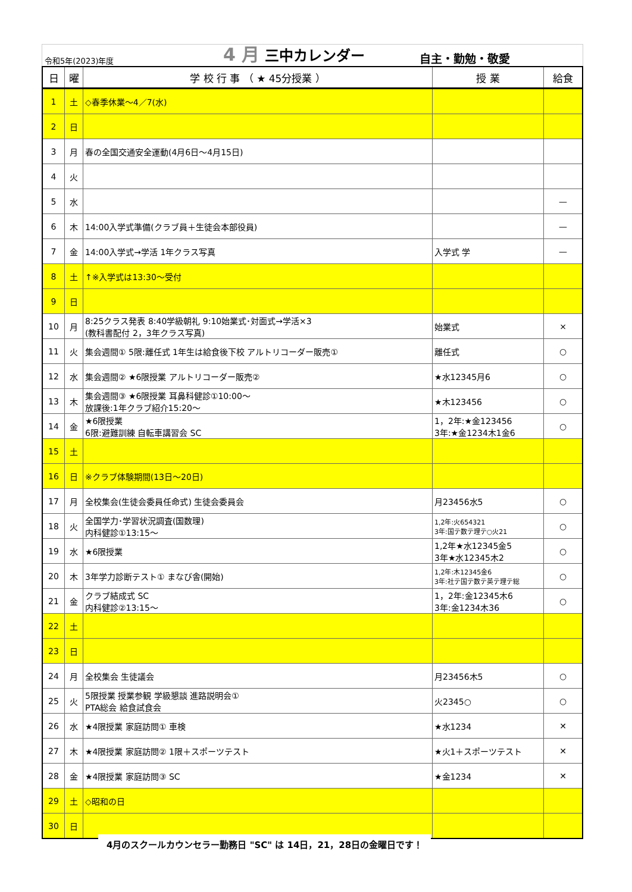令和5年(2023)年度
4 月 三中カレンダー
自主・勤勉・敬愛
| 日 | 曜 | 学 校 行 事 （ ★ 45分授業 ） | 授 業 | 給食 |
| --- | --- | --- | --- | --- |
| 1 | 土 | ◇春季休業～4／7(水) | | |
| 2 | 日 | | | |
| 3 | 月 | 春の全国交通安全運動(4月6日～4月15日) | | |
| 4 | 火 | | | |
| 5 | 水 | | | — |
| 6 | 木 | 14:00入学式準備(クラブ員＋生徒会本部役員) | | — |
| 7 | 金 | 14:00入学式→学活 1年クラス写真 | 入学式 学 | — |
| 8 | 土 | ↑※入学式は13:30～受付 | | |
| 9 | 日 | | | |
| 10 | 月 | 8:25クラス発表 8:40学級朝礼 9:10始業式･対面式→学活×3 (教科書配付 2，3年クラス写真) | 始業式 | × |
| 11 | 火 | 集会週間① 5限:離任式 1年生は給食後下校 アルトリコーダー販売① | 離任式 | ○ |
| 12 | 水 | 集会週間② ★6限授業 アルトリコーダー販売② | ★水12345月6 | ○ |
| 13 | 木 | 集会週間③ ★6限授業 耳鼻科健診①10:00～ 放課後:1年クラブ紹介15:20～ | ★木123456 | ○ |
| 14 | 金 | ★6限授業 6限:避難訓練 自転車講習会 SC | 1，2年:★金123456 3年:★金1234木1金6 | ○ |
| 15 | 土 | | | |
| 16 | 日 | ※クラブ体験期間(13日～20日) | | |
| 17 | 月 | 全校集会(生徒会委員任命式) 生徒会委員会 | 月23456水5 | ○ |
| 18 | 火 | 全国学力･学習状況調査(国数理) 内科健診①13:15～ | 1,2年:火654321 3年:国テ数テ理テ○火21 | ○ |
| 19 | 水 | ★6限授業 | 1,2年★水12345金5 3年★水12345木2 | ○ |
| 20 | 木 | 3年学力診断テスト① まなび舎(開始) | 1,2年:木12345金6 3年:社テ国テ数テ英テ理テ総 | ○ |
| 21 | 金 | クラブ結成式 SC 内科健診②13:15～ | 1，2年:金12345木6 3年:金1234木36 | ○ |
| 22 | 土 | | | |
| 23 | 日 | | | |
| 24 | 月 | 全校集会 生徒議会 | 月23456木5 | ○ |
| 25 | 火 | 5限授業 授業参観 学級懇談 進路説明会① PTA総会 給食試食会 | 火2345○ | ○ |
| 26 | 水 | ★4限授業 家庭訪問① 車検 | ★水1234 | ✕ |
| 27 | 木 | ★4限授業 家庭訪問② 1限＋スポーツテスト | ★火1＋スポーツテスト | ✕ |
| 28 | 金 | ★4限授業 家庭訪問③ SC | ★金1234 | ✕ |
| 29 | 土 | ◇昭和の日 | | |
| 30 | 日 | | | |
4月のスクールカウンセラー勤務日 "SC" は 14日，21，28日の金曜日です！